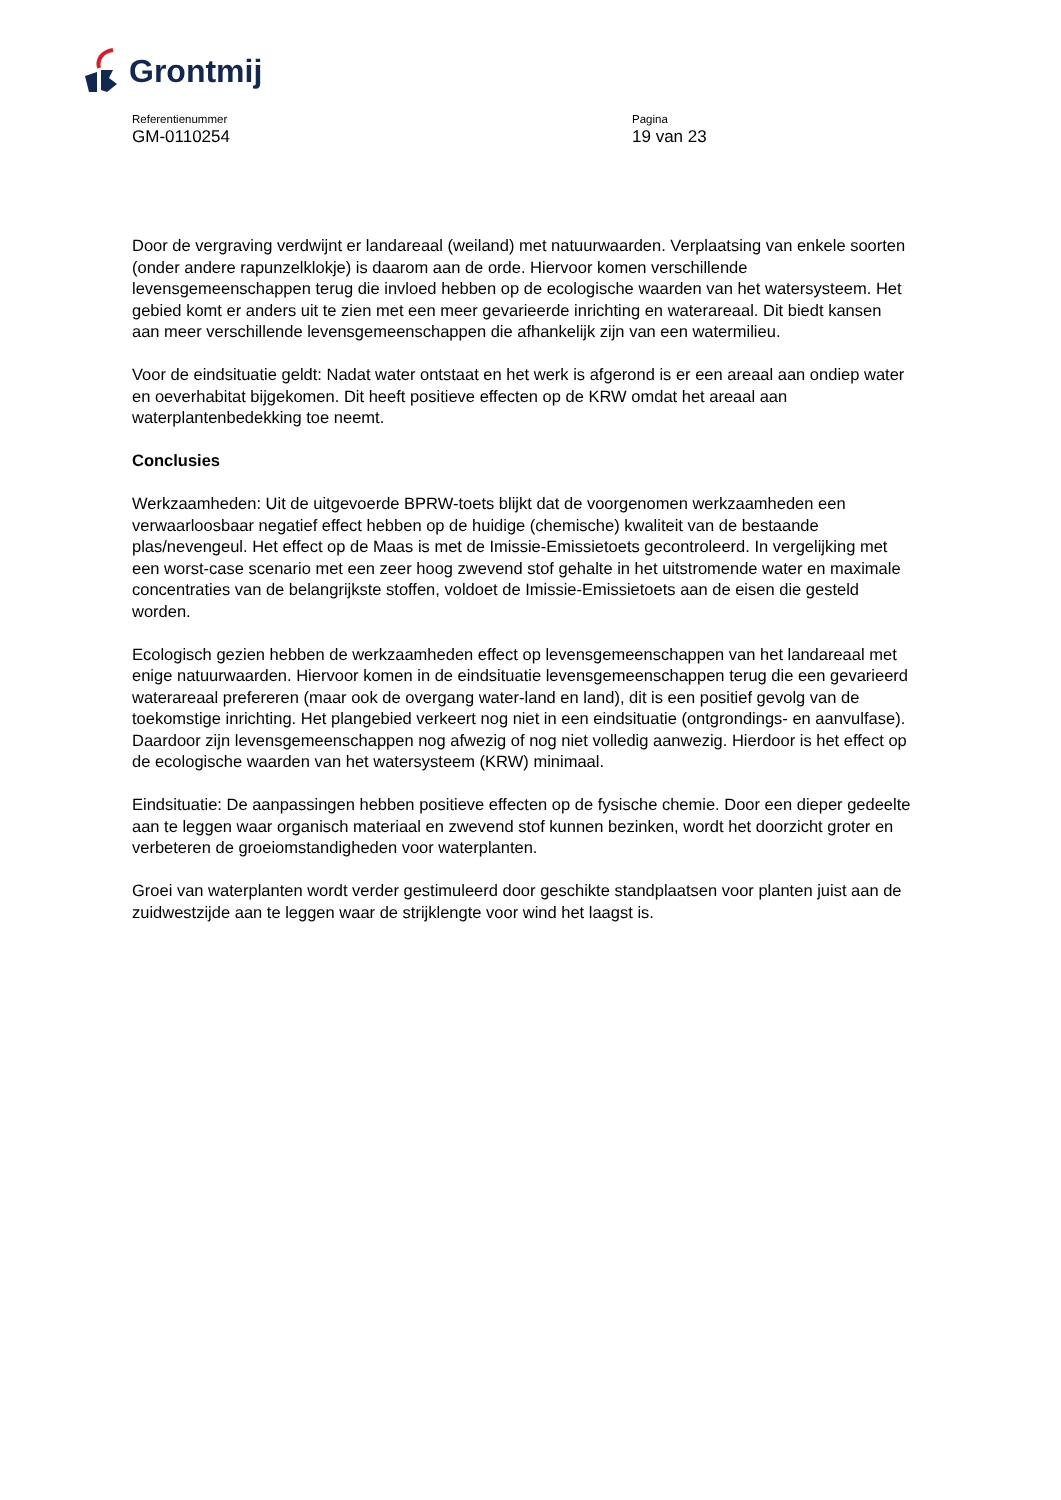Grontmij
Referentienummer
GM-0110254
Pagina
19 van 23
Door de vergraving verdwijnt er landareaal (weiland) met natuurwaarden. Verplaatsing van enkele soorten (onder andere rapunzelklokje) is daarom aan de orde. Hiervoor komen verschillende levensgemeenschappen terug die invloed hebben op de ecologische waarden van het watersysteem. Het gebied komt er anders uit te zien met een meer gevarieerde inrichting en waterareaal. Dit biedt kansen aan meer verschillende levensgemeenschappen die afhankelijk zijn van een watermilieu.
Voor de eindsituatie geldt: Nadat water ontstaat en het werk is afgerond is er een areaal aan ondiep water en oeverhabitat bijgekomen. Dit heeft positieve effecten op de KRW omdat het areaal aan waterplantenbedekking toe neemt.
Conclusies
Werkzaamheden: Uit de uitgevoerde BPRW-toets blijkt dat de voorgenomen werkzaamheden een verwaarloosbaar negatief effect hebben op de huidige (chemische) kwaliteit van de bestaande plas/nevengeul. Het effect op de Maas is met de Imissie-Emissietoets gecontroleerd. In vergelijking met een worst-case scenario met een zeer hoog zwevend stof gehalte in het uitstromende water en maximale concentraties van de belangrijkste stoffen, voldoet de Imissie-Emissietoets aan de eisen die gesteld worden.
Ecologisch gezien hebben de werkzaamheden effect op levensgemeenschappen van het landareaal met enige natuurwaarden. Hiervoor komen in de eindsituatie levensgemeenschappen terug die een gevarieerd waterareaal prefereren (maar ook de overgang water-land en land), dit is een positief gevolg van de toekomstige inrichting. Het plangebied verkeert nog niet in een eindsituatie (ontgrondings- en aanvulfase). Daardoor zijn levensgemeenschappen nog afwezig of nog niet volledig aanwezig. Hierdoor is het effect op de ecologische waarden van het watersysteem (KRW) minimaal.
Eindsituatie: De aanpassingen hebben positieve effecten op de fysische chemie. Door een dieper gedeelte aan te leggen waar organisch materiaal en zwevend stof kunnen bezinken, wordt het doorzicht groter en verbeteren de groeiomstandigheden voor waterplanten.
Groei van waterplanten wordt verder gestimuleerd door geschikte standplaatsen voor planten juist aan de zuidwestzijde aan te leggen waar de strijklengte voor wind het laagst is.